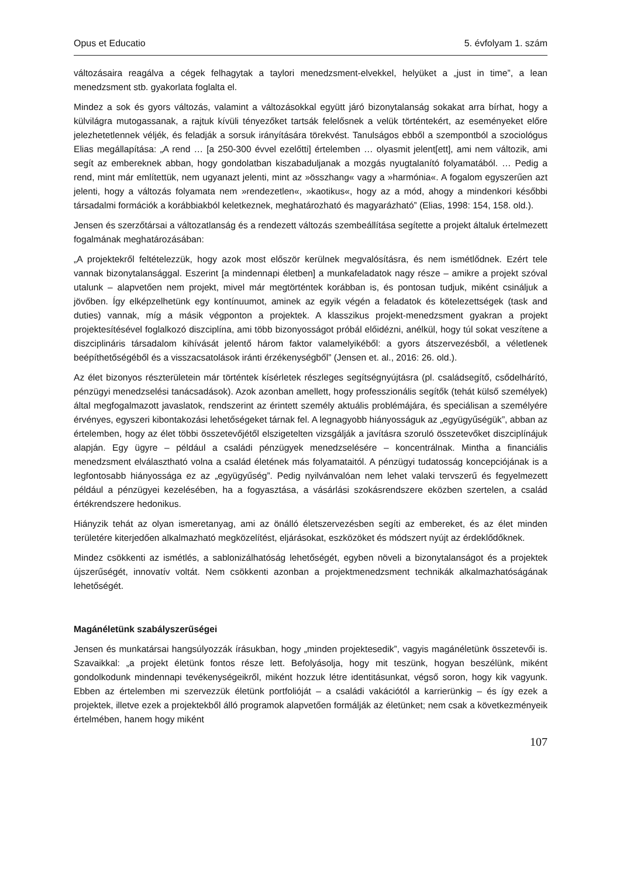Opus et Educatio 5. évfolyam 1. szám
változásaira reagálva a cégek felhagytak a taylori menedzsment-elvekkel, helyüket a „just in time”, a lean menedzsment stb. gyakorlata foglalta el.
Mindez a sok és gyors változás, valamint a változásokkal együtt járó bizonytalanság sokakat arra bírhat, hogy a külvilágra mutogassanak, a rajtuk kívüli tényezőket tartsák felelősnek a velük történtekért, az eseményeket előre jelezhetetlennek véljék, és feladják a sorsuk irányítására törekvést. Tanulságos ebből a szempontból a szociológus Elias megállapítása: „A rend … [a 250-300 évvel ezelőtti] értelemben … olyasmit jelent[ett], ami nem változik, ami segít az embereknek abban, hogy gondolatban kiszabaduljanak a mozgás nyugtalanító folyamatából. … Pedig a rend, mint már említettük, nem ugyanazt jelenti, mint az »összhang« vagy a »harmónia«. A fogalom egyszerűen azt jelenti, hogy a változás folyamata nem »rendezetlen«, »kaotikus«, hogy az a mód, ahogy a mindenkori későbbi társadalmi formációk a korábbiakból keletkeznek, meghatározható és magyarázható” (Elias, 1998: 154, 158. old.).
Jensen és szerzőtársai a változatlanság és a rendezett változás szembeállítása segítette a projekt általuk értelmezett fogalmának meghatározásában:
„A projektekről feltételezzük, hogy azok most először kerülnek megvalósításra, és nem ismétlődnek. Ezért tele vannak bizonytalansággal. Eszerint [a mindennapi életben] a munkafeladatok nagy része – amikre a projekt szóval utalunk – alapvetően nem projekt, mivel már megtörténtek korábban is, és pontosan tudjuk, miként csináljuk a jövőben. Így elképzelhetünk egy kontínuumot, aminek az egyik végén a feladatok és kötelezettségek (task and duties) vannak, míg a másik végponton a projektek. A klasszikus projekt-menedzsment gyakran a projekt projektesítésével foglalkozó diszciplína, ami több bizonyosságot próbál előidézni, anélkül, hogy túl sokat veszítene a diszciplináris társadalom kihívását jelentő három faktor valamelyikéből: a gyors átszervezésből, a véletlenek beépíthetőségéből és a visszacsatolások iránti érzékenységből” (Jensen et. al., 2016: 26. old.).
Az élet bizonyos részterületein már történtek kísérletek részleges segítségnyújtásra (pl. családsegítő, csődelhárító, pénzügyi menedzselési tanácsadások). Azok azonban amellett, hogy professzionális segítők (tehát külső személyek) által megfogalmazott javaslatok, rendszerint az érintett személy aktuális problémájára, és speciálisan a személyére érvényes, egyszeri kibontakozási lehetőségeket tárnak fel. A legnagyobb hiányosságuk az „együgyűségük”, abban az értelemben, hogy az élet többi összetevőjétől elszigetelten vizsgálják a javításra szoruló összetevőket diszciplínájuk alapján. Egy ügyre – például a családi pénzügyek menedzselésére – koncentrálnak. Mintha a financiális menedzsment elválasztható volna a család életének más folyamataitól. A pénzügyi tudatosság koncepciójának is a legfontosabb hiányossága ez az „együgyűség”. Pedig nyilvánvalóan nem lehet valaki tervszerű és fegyelmezett például a pénzügyei kezelésében, ha a fogyasztása, a vásárlási szokásrendszere eközben szertelen, a család értékrendszere hedonikus.
Hiányzik tehát az olyan ismeretanyag, ami az önálló életszervezésben segíti az embereket, és az élet minden területére kiterjedően alkalmazható megközelítést, eljárásokat, eszközöket és módszert nyújt az érdeklődőknek.
Mindez csökkenti az ismétlés, a sablonizálhatóság lehetőségét, egyben növeli a bizonytalanságot és a projektek újszerűségét, innovatív voltát. Nem csökkenti azonban a projektmenedzsment technikák alkalmazhatóságának lehetőségét.
Magánéletünk szabályszerűségei
Jensen és munkatársai hangsúlyozzák írásukban, hogy „minden projektesedik”, vagyis magánéletünk összetevői is. Szavaikkal: „a projekt életünk fontos része lett. Befolyásolja, hogy mit teszünk, hogyan beszélünk, miként gondolkodunk mindennapi tevékenységeikről, miként hozzuk létre identitásunkat, végső soron, hogy kik vagyunk. Ebben az értelemben mi szervezzük életünk portfolióját – a családi vakációtól a karrierünkig – és így ezek a projektek, illetve ezek a projektekből álló programok alapvetően formálják az életünket; nem csak a következményeik értelmében, hanem hogy miként
107